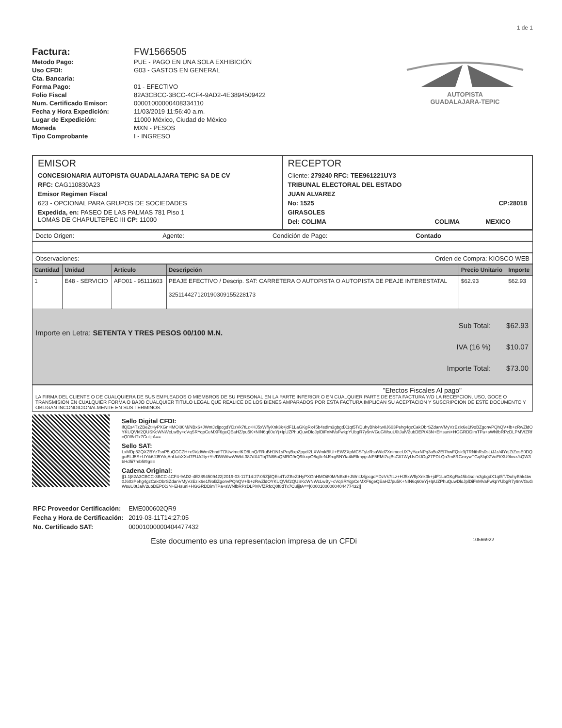1 de 1
| Factura: | FW1566505 |
| Metodo Pago: | PUE - PAGO EN UNA SOLA EXHIBICIÓN |
| Uso CFDI: | G03 - GASTOS EN GENERAL |
| Cta. Bancaria: | |
| Forma Pago: | 01 - EFECTIVO |
| Folio Fiscal | 82A3CBCC-3BCC-4CF4-9AD2-4E3894509422 |
| Num. Certificado Emisor: | 00001000000408334110 |
| Fecha y Hora Expedición: | 11/03/2019 11:56:40 a.m. |
| Lugar de Expedición: | 11000 México, Ciudad de México |
| Moneda | MXN - PESOS |
| Tipo Comprobante | I - INGRESO |
AUTOPISTA
GUADALAJARA-TEPIC
EMISOR
CONCESIONARIA AUTOPISTA GUADALAJARA TEPIC SA DE CV
RFC: CAG110830A23
Emisor Regimen Fiscal
623 - OPCIONAL PARA GRUPOS DE SOCIEDADES
Expedida, en: PASEO DE LAS PALMAS 781 Piso 1
LOMAS DE CHAPULTEPEC III CP: 11000
RECEPTOR
Cliente: 279240 RFC: TEE961221UY3
TRIBUNAL ELECTORAL DEL ESTADO
JUAN ALVAREZ
No: 1525 CP:28018
GIRASOLES
Del: COLIMA COLIMA MEXICO
Docto Origen: Agente: Condición de Pago: Contado
Observaciones: Orden de Compra: KIOSCO WEB
| Cantidad | Unidad | Articulo | Descripción | Precio Unitario | Importe |
| --- | --- | --- | --- | --- | --- |
| 1 | E48 - SERVICIO | AFO01 - 95111603 | PEAJE EFECTIVO / Descrip. SAT: CARRETERA O AUTOPISTA O AUTOPISTA DE PEAJE INTERESTATAL 32511442712019030915522817​3 | $62.93 | $62.93 |
Importe en Letra: SETENTA Y TRES PESOS 00/100 M.N.
| Sub Total: | $62.93 |
| IVA (16 %) | $10.07 |
| Importe Total: | $73.00 |
"Efectos Fiscales Al pago"
LA FIRMA DEL CLIENTE O DE CUALQUIERA DE SUS EMPLEADOS O MIEMBROS DE SU PERSONAL EN LA PARTE INFERIOR O EN CUALQUIER PARTE DE ESTA FACTURA Y/O LA RECEPCION, USO, GOCE O TRANSMISION EN CUALQUIER FORMA O BAJO CUALQUIER TITULO LEGAL QUE REALICE DE LOS BIENES AMPARADOS POR ESTA FACTURA IMPLICAN SU ACEPTACION Y SUSCRIPCION DE ESTE DOCUMENTO Y OBLIGAN INCONDICIONALMENTE EN SUS TERMINOS.
Sello Digital CFDI:
ifQEs4TzZBeZtHyPXGnHMOi80M/NBx6+JWntJzljpcgdYDzVk7tLz+HJ5xWflyXnk3k+jdF1LaGKgRx45b4sdlm3gbgdX1qt5T/DuhyBhk4tw0J603Pehg4gzCakObrSZdanVMyVzEzix6e1f9oBZgonvPQhQV+lb+zRwZldOYKUQVkf2QUSKcWNWcLwBy+cVqSRYqpCeMXF6geQEaHZ/pu5K+NIN6q60eYj+IpUZPhuQuwDloJplDiFnMVaFwkpYUbgR7y9nVGuGWsuU0tJalV2ubDEPtX3N+EHsuni+HGGRDDimTPa+sWNfbRPzDLPMVfZRfcQ0f8dTx7CuljjtA==
Sello SAT:
LxMDp52QXZBYzTsnP5uQCCZH+c9VjdWml2hndfTDUwlmelKD8LnQ/FRuBH1N1sPcyBxpZpydl2LXWmkBlUl+EWZXpMCSTylzRsaWld7XnimeeUX7yYaxNPq3a5u2El7hwFQsk9jTRNthRs0sLiJJz/4lYdjZtZosE0DQguELJ5S+UYik6JJ5Y/kjAnUahXXcf7FUA2ty+Ys/DWWtwWWbL387dX4TbjTN86uQMRG9rQ9tkxpO8qjlleNJ9xgBNYla4kElfmygsNF5EMt7ujBsGl/1WyUsOIJOg27PDLQa7m8RCexywTGq8fq0ZVoFl/XU9lovz/kQW3bHd5i7mb5t9g==
Cadena Original:
||1.1|82A3CBCC-3BCC-4CF4-9AD2-4E3894509422|2019-03-11T14:27:05Z|ifQEs4TzZBeZtHyPXGnHMOi80M/NBx6+JWntJzljpcgdYDzVk7tLz+HJ5xWflyXnk3k+jdF1LaGKgRx45b4sdlm3gbgdX1qt5T/DuhyBhk4tw0J603Pehg4gzCakObrSZdanVMyVzEzix6e1f9oBZgonvPQhQV+lb+zRwZldOYKUQVkf2QUSKcWNWcLwBy+cVqSRYqpCeMXF6geQEaHZ/pu5K+NIN6q60eYj+IpUZPhuQuwDloJplDiFnMVaFwkpYUbgR7y9nVGuGWsuU0tJalV2ubDEPtX3N+EHsuni+HGGRDDimTPa+sWNfbRPzDLPMVfZRfcQ0f8dTx7CuljjtA==|00001000000404477432||
| RFC Proveedor Certificación: | EME000602QR9 |
| Fecha y Hora de Certificación: | 2019-03-11T14:27:05 |
| No. Certificado SAT: | 00001000000404477432 |
Este documento es una representacion impresa de un CFDi 10566922